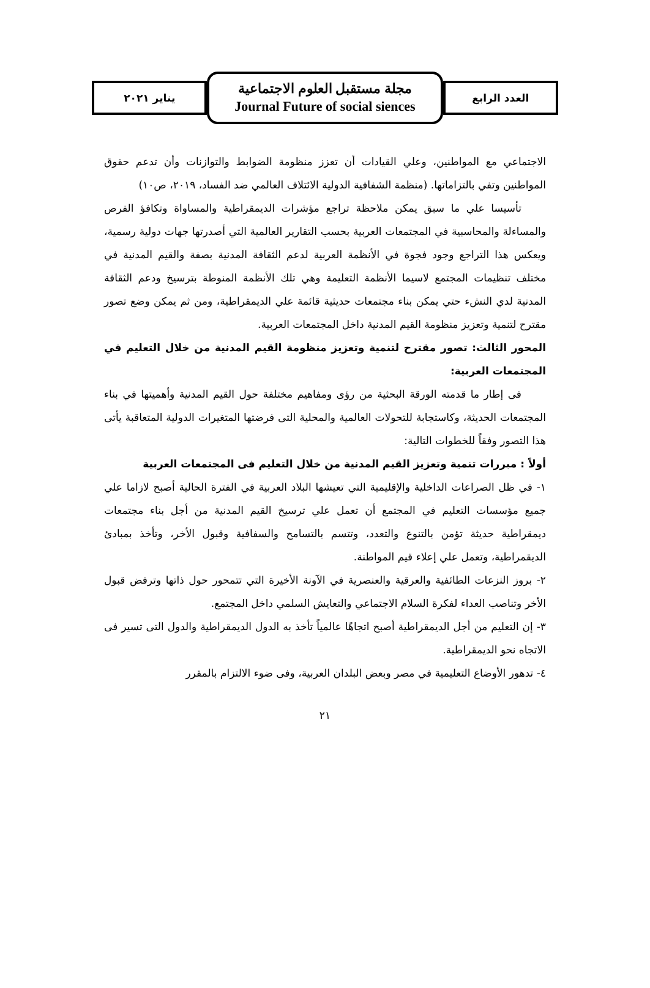العدد الرابع
مجلة مستقبل العلوم الاجتماعية
Journal Future of social siences
يناير ٢٠٢١
الاجتماعي مع المواطنين، وعلي القيادات أن تعزز منظومة الضوابط والتوازنات وأن تدعم حقوق المواطنين وتفي بالتزاماتها. (منظمة الشفافية الدولية الائتلاف العالمي ضد الفساد، ٢٠١٩، ص١٠)
تأسيسا علي ما سبق يمكن ملاحظة تراجع مؤشرات الديمقراطية والمساواة وتكافؤ الفرص والمساءلة والمحاسبية في المجتمعات العربية بحسب التقارير العالمية التي أصدرتها جهات دولية رسمية، ويعكس هذا التراجع وجود فجوة في الأنظمة العربية لدعم الثقافة المدنية بصفة والقيم المدنية في مختلف تنظيمات المجتمع لاسيما الأنظمة التعليمة وهي تلك الأنظمة المنوطة بترسيخ ودعم الثقافة المدنية لدي النشء حتي يمكن بناء مجتمعات حديثية قائمة علي الديمقراطية، ومن ثم يمكن وضع تصور مقترح لتنمية وتعزيز منظومة القيم المدنية داخل المجتمعات العربية.
المحور الثالث: تصور مقترح لتنمية وتعزيز منظومة القيم المدنية من خلال التعليم في المجتمعات العربية:
فى إطار ما قدمته الورقة البحثية من رؤى ومفاهيم مختلفة حول القيم المدنية وأهميتها في بناء المجتمعات الحديثة، وكاستجابة للتحولات العالمية والمحلية التى فرضتها المتغيرات الدولية المتعاقبة يأتى هذا التصور وفقاً للخطوات التالية:
أولاً : مبررات تنمية وتعزيز القيم المدنية من خلال التعليم فى المجتمعات العربية
١- في ظل الصراعات الداخلية والإقليمية التي تعيشها البلاد العربية في الفترة الحالية أصبح لازاما علي جميع مؤسسات التعليم في المجتمع أن تعمل علي ترسيخ القيم المدنية من أجل بناء مجتمعات ديمقراطية حديثة تؤمن بالتنوع والتعدد، وتتسم بالتسامح والسفافية وقبول الأخر، وتأخذ بمبادئ الديقمراطية، وتعمل علي إعلاء قيم المواطنة.
٢- بروز النزعات الطائفية والعرقية والعنصرية في الآونة الأخيرة التي تتمحور حول ذاتها وترفض قبول الأخر وتناصب العداء لفكرة السلام الاجتماعي والتعايش السلمي داخل المجتمع.
٣- إن التعليم من أجل الديمقراطية أصبح اتجاهًا عالمياً تأخذ به الدول الديمقراطية والدول التى تسير فى الاتجاه نحو الديمقراطية.
٤- تدهور الأوضاع التعليمية في مصر وبعض البلدان العربية، وفى ضوء الالتزام بالمقرر
٢١